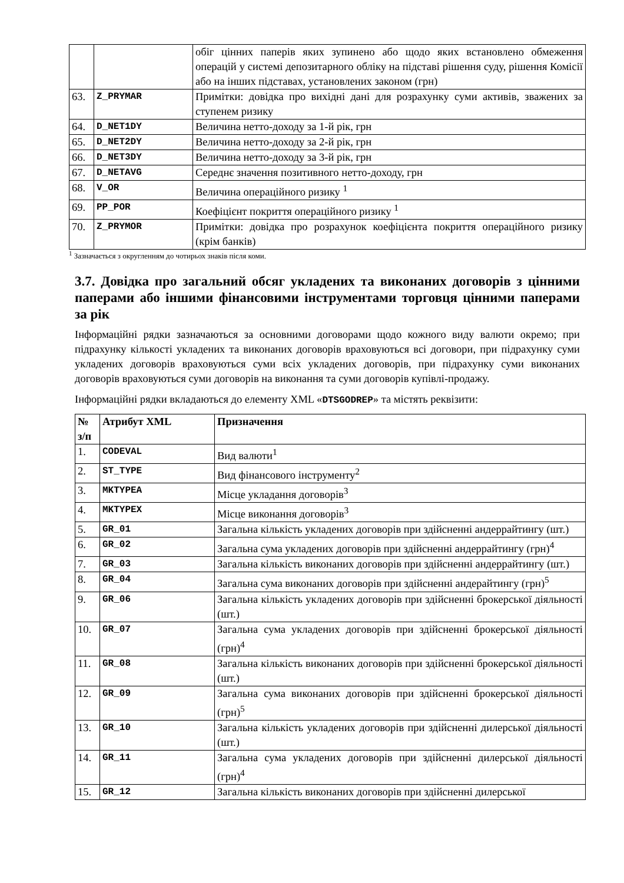| | | обіг цінних паперів яких зупинено або щодо яких встановлено обмеження операцій у системі депозитарного обліку на підставі рішення суду, рішення Комісії або на інших підставах, установлених законом (грн) |
| 63. | Z_PRYMAR | Примітки: довідка про вихідні дані для розрахунку суми активів, зважених за ступенем ризику |
| 64. | D_NET1DY | Величина нетто-доходу за 1-й рік, грн |
| 65. | D_NET2DY | Величина нетто-доходу за 2-й рік, грн |
| 66. | D_NET3DY | Величина нетто-доходу за 3-й рік, грн |
| 67. | D_NETAVG | Середнє значення позитивного нетто-доходу, грн |
| 68. | V_OR | Величина операційного ризику <sup>1</sup> |
| 69. | PP_POR | Коефіцієнт покриття операційного ризику <sup>1</sup> |
| 70. | Z_PRYMOR | Примітки: довідка про розрахунок коефіцієнта покриття операційного ризику (крім банків) |
<sup>1</sup> Зазначається з округленням до чотирьох знаків після коми.
3.7. Довідка про загальний обсяг укладених та виконаних договорів з цінними паперами або іншими фінансовими інструментами торговця цінними паперами за рік
Інформаційні рядки зазначаються за основними договорами щодо кожного виду валюти окремо; при підрахунку кількості укладених та виконаних договорів враховуються всі договори, при підрахунку суми укладених договорів враховуються суми всіх укладених договорів, при підрахунку суми виконаних договорів враховуються суми договорів на виконання та суми договорів купівлі-продажу.
Інформаційні рядки вкладаються до елементу XML «DTSGODREP» та містять реквізити:
| № з/п | Атрибут XML | Призначення |
| --- | --- | --- |
| 1. | CODEVAL | Вид валюти<sup>1</sup> |
| 2. | ST_TYPE | Вид фінансового інструменту<sup>2</sup> |
| 3. | MKTYPEA | Місце укладання договорів<sup>3</sup> |
| 4. | MKTYPEX | Місце виконання договорів<sup>3</sup> |
| 5. | GR_01 | Загальна кількість укладених договорів при здійсненні андеррайтингу (шт.) |
| 6. | GR_02 | Загальна сума укладених договорів при здійсненні андеррайтингу (грн)<sup>4</sup> |
| 7. | GR_03 | Загальна кількість виконаних договорів при здійсненні андеррайтингу (шт.) |
| 8. | GR_04 | Загальна сума виконаних договорів при здійсненні андерайтингу (грн)<sup>5</sup> |
| 9. | GR_06 | Загальна кількість укладених договорів при здійсненні брокерської діяльності (шт.) |
| 10. | GR_07 | Загальна сума укладених договорів при здійсненні брокерської діяльності (грн)<sup>4</sup> |
| 11. | GR_08 | Загальна кількість виконаних договорів при здійсненні брокерської діяльності (шт.) |
| 12. | GR_09 | Загальна сума виконаних договорів при здійсненні брокерської діяльності (грн)<sup>5</sup> |
| 13. | GR_10 | Загальна кількість укладених договорів при здійсненні дилерської діяльності (шт.) |
| 14. | GR_11 | Загальна сума укладених договорів при здійсненні дилерської діяльності (грн)<sup>4</sup> |
| 15. | GR_12 | Загальна кількість виконаних договорів при здійсненні дилерської |